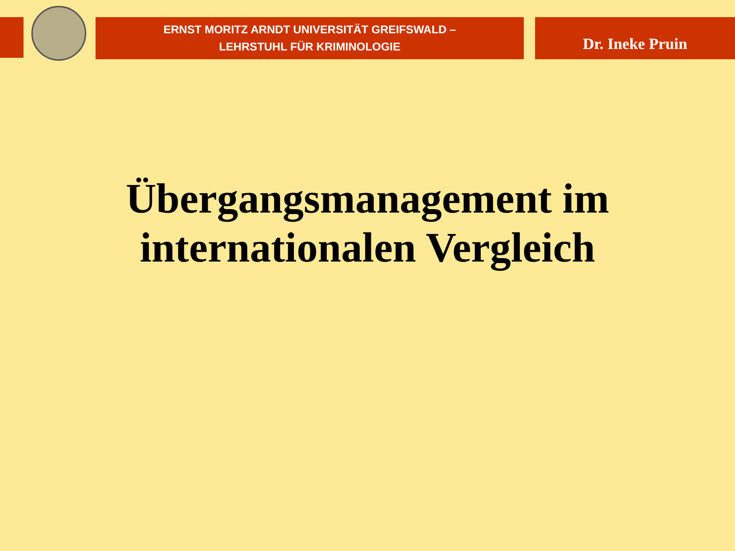ERNST MORITZ ARNDT UNIVERSITÄT GREIFSWALD –
LEHRSTUHL FÜR KRIMINOLOGIE
Dr. Ineke Pruin
Übergangsmanagement im
internationalen Vergleich